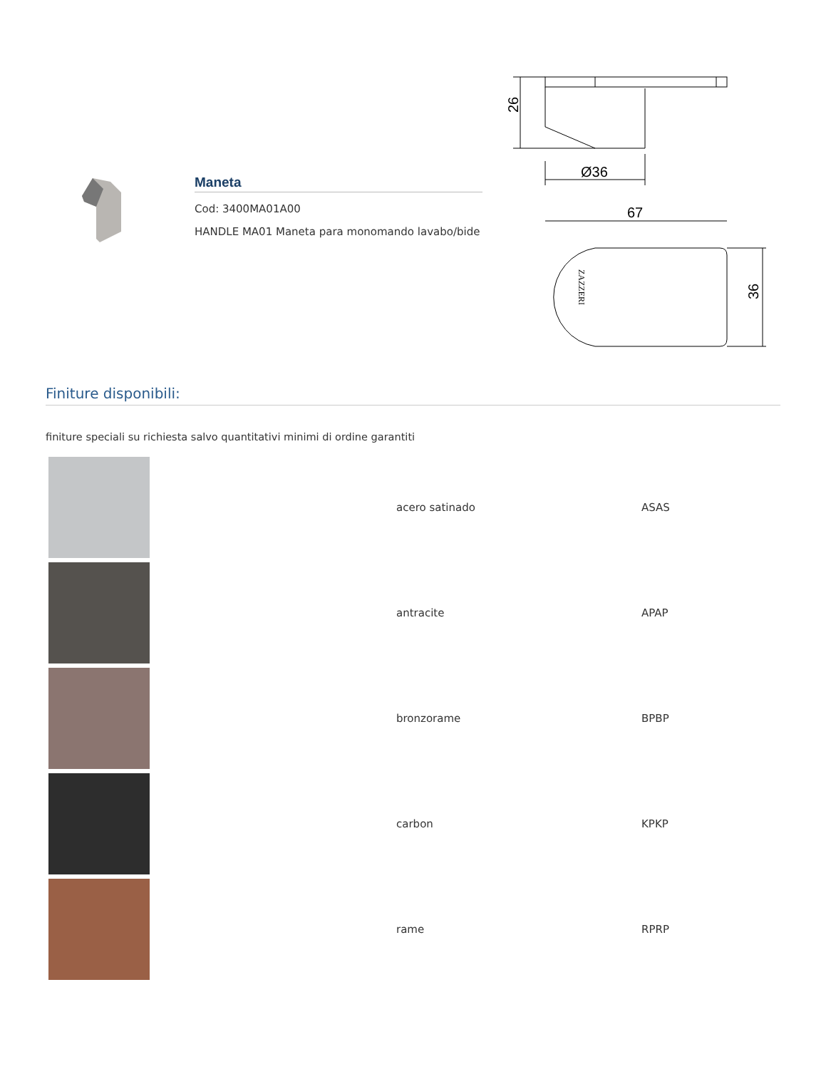Maneta
Cod: 3400MA01A00
HANDLE MA01 Maneta para monomando lavabo/bide
26
Ø36
67
36
ZAZZERI
Finiture disponibili:
finiture speciali su richiesta salvo quantitativi minimi di ordine garantiti
| | acero satinado | ASAS |
| | antracite | APAP |
| | bronzorame | BPBP |
| | carbon | KPKP |
| | rame | RPRP |